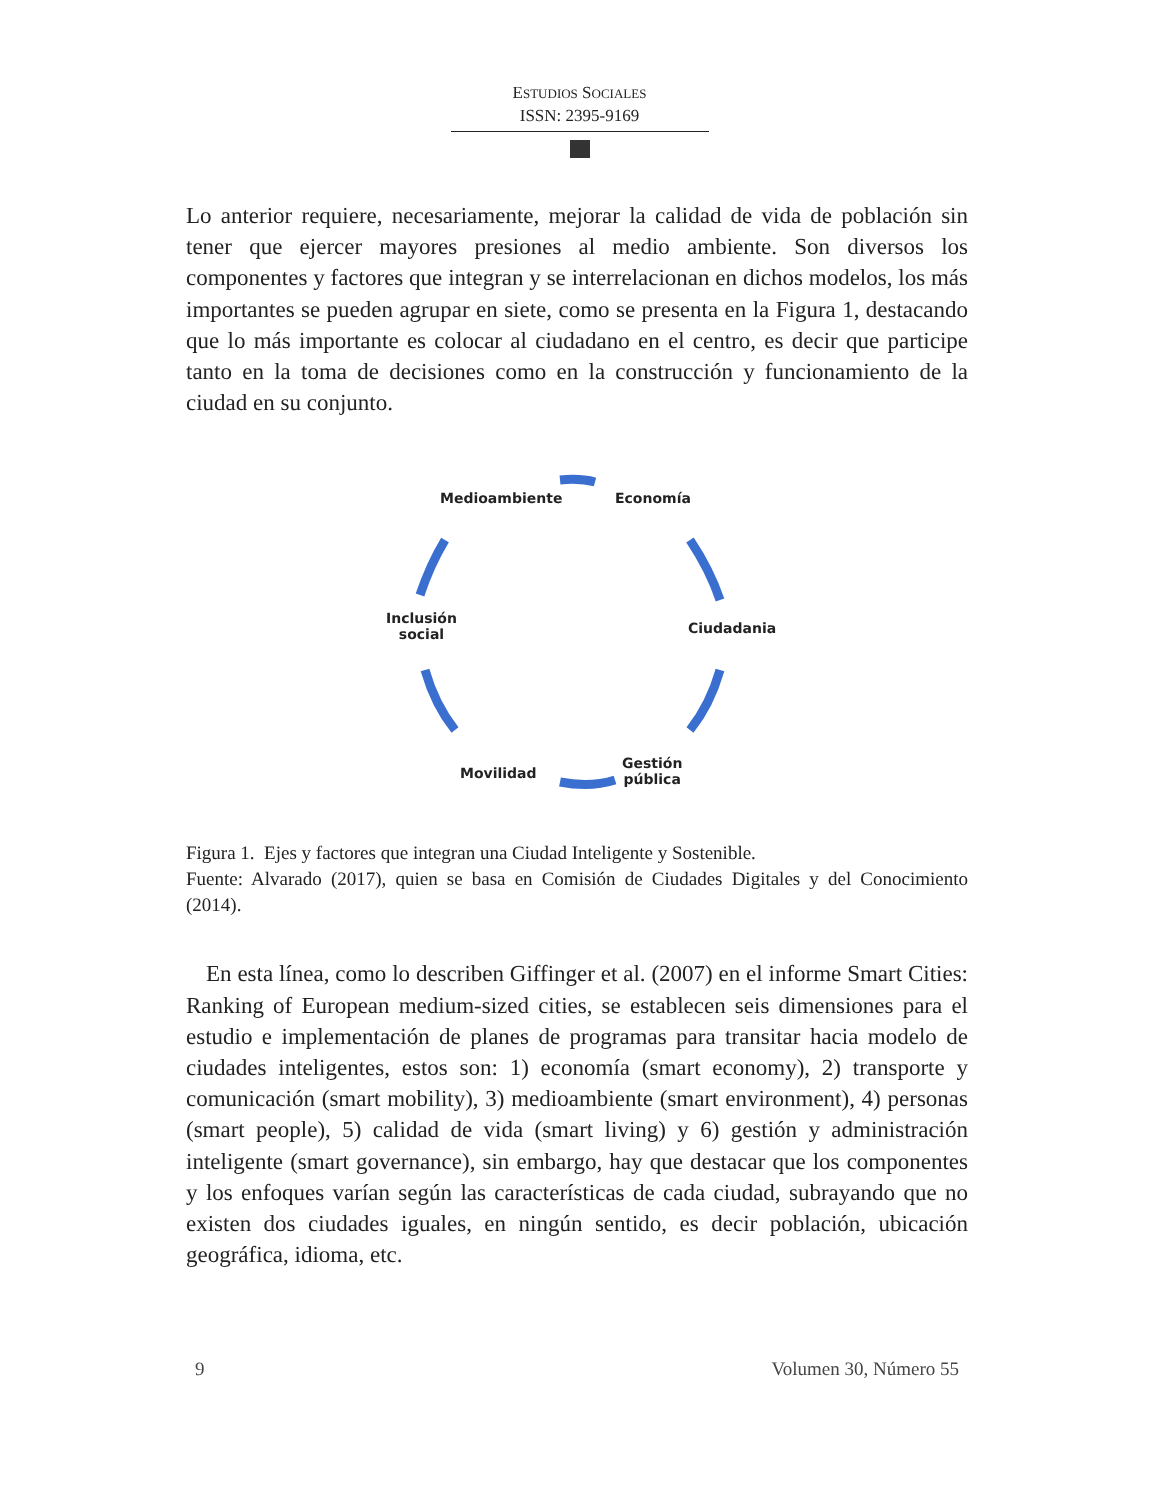ESTUDIOS SOCIALES
ISSN: 2395-9169
Lo anterior requiere, necesariamente, mejorar la calidad de vida de población sin tener que ejercer mayores presiones al medio ambiente. Son diversos los componentes y factores que integran y se interrelacionan en dichos modelos, los más importantes se pueden agrupar en siete, como se presenta en la Figura 1, destacando que lo más importante es colocar al ciudadano en el centro, es decir que participe tanto en la toma de decisiones como en la construcción y funcionamiento de la ciudad en su conjunto.
Medioambiente Economía
Ciudadania
Gestión
pública Movilidad
Inclusión
social
Figura 1. Ejes y factores que integran una Ciudad Inteligente y Sostenible.
Fuente: Alvarado (2017), quien se basa en Comisión de Ciudades Digitales y del Conocimiento (2014).
En esta línea, como lo describen Giffinger et al. (2007) en el informe Smart Cities: Ranking of European medium-sized cities, se establecen seis dimensiones para el estudio e implementación de planes de programas para transitar hacia modelo de ciudades inteligentes, estos son: 1) economía (smart economy), 2) transporte y comunicación (smart mobility), 3) medioambiente (smart environment), 4) personas (smart people), 5) calidad de vida (smart living) y 6) gestión y administración inteligente (smart governance), sin embargo, hay que destacar que los componentes y los enfoques varían según las características de cada ciudad, subrayando que no existen dos ciudades iguales, en ningún sentido, es decir población, ubicación geográfica, idioma, etc.
9 Volumen 30, Número 55